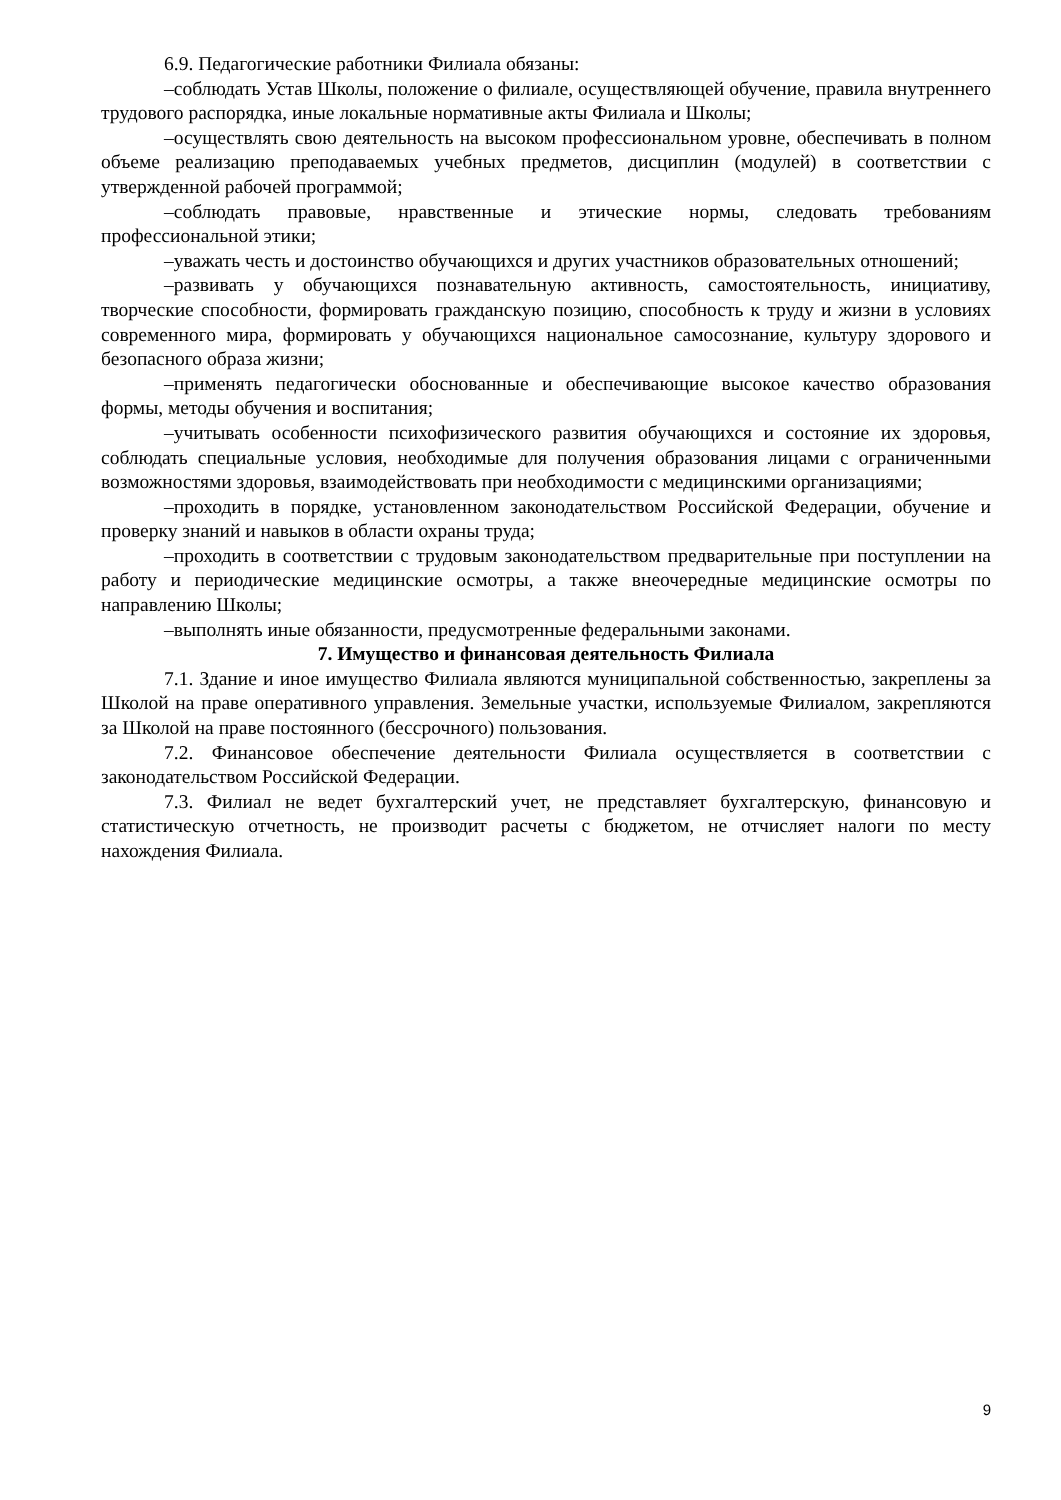6.9. Педагогические работники Филиала обязаны:
–соблюдать Устав Школы, положение о филиале, осуществляющей обучение, правила внутреннего трудового распорядка, иные локальные нормативные акты Филиала и Школы;
–осуществлять свою деятельность на высоком профессиональном уровне, обеспечивать в полном объеме реализацию преподаваемых учебных предметов, дисциплин (модулей) в соответствии с утвержденной рабочей программой;
–соблюдать правовые, нравственные и этические нормы, следовать требованиям профессиональной этики;
–уважать честь и достоинство обучающихся и других участников образовательных отношений;
–развивать у обучающихся познавательную активность, самостоятельность, инициативу, творческие способности, формировать гражданскую позицию, способность к труду и жизни в условиях современного мира, формировать у обучающихся национальное самосознание, культуру здорового и безопасного образа жизни;
–применять педагогически обоснованные и обеспечивающие высокое качество образования формы, методы обучения и воспитания;
–учитывать особенности психофизического развития обучающихся и состояние их здоровья, соблюдать специальные условия, необходимые для получения образования лицами с ограниченными возможностями здоровья, взаимодействовать при необходимости с медицинскими организациями;
–проходить в порядке, установленном законодательством Российской Федерации, обучение и проверку знаний и навыков в области охраны труда;
–проходить в соответствии с трудовым законодательством предварительные при поступлении на работу и периодические медицинские осмотры, а также внеочередные медицинские осмотры по направлению Школы;
–выполнять иные обязанности, предусмотренные федеральными законами.
7. Имущество и финансовая деятельность Филиала
7.1. Здание и иное имущество Филиала являются муниципальной собственностью, закреплены за Школой на праве оперативного управления. Земельные участки, используемые Филиалом, закрепляются за Школой на праве постоянного (бессрочного) пользования.
7.2. Финансовое обеспечение деятельности Филиала осуществляется в соответствии с законодательством Российской Федерации.
7.3. Филиал не ведет бухгалтерский учет, не представляет бухгалтерскую, финансовую и статистическую отчетность, не производит расчеты с бюджетом, не отчисляет налоги по месту нахождения Филиала.
9